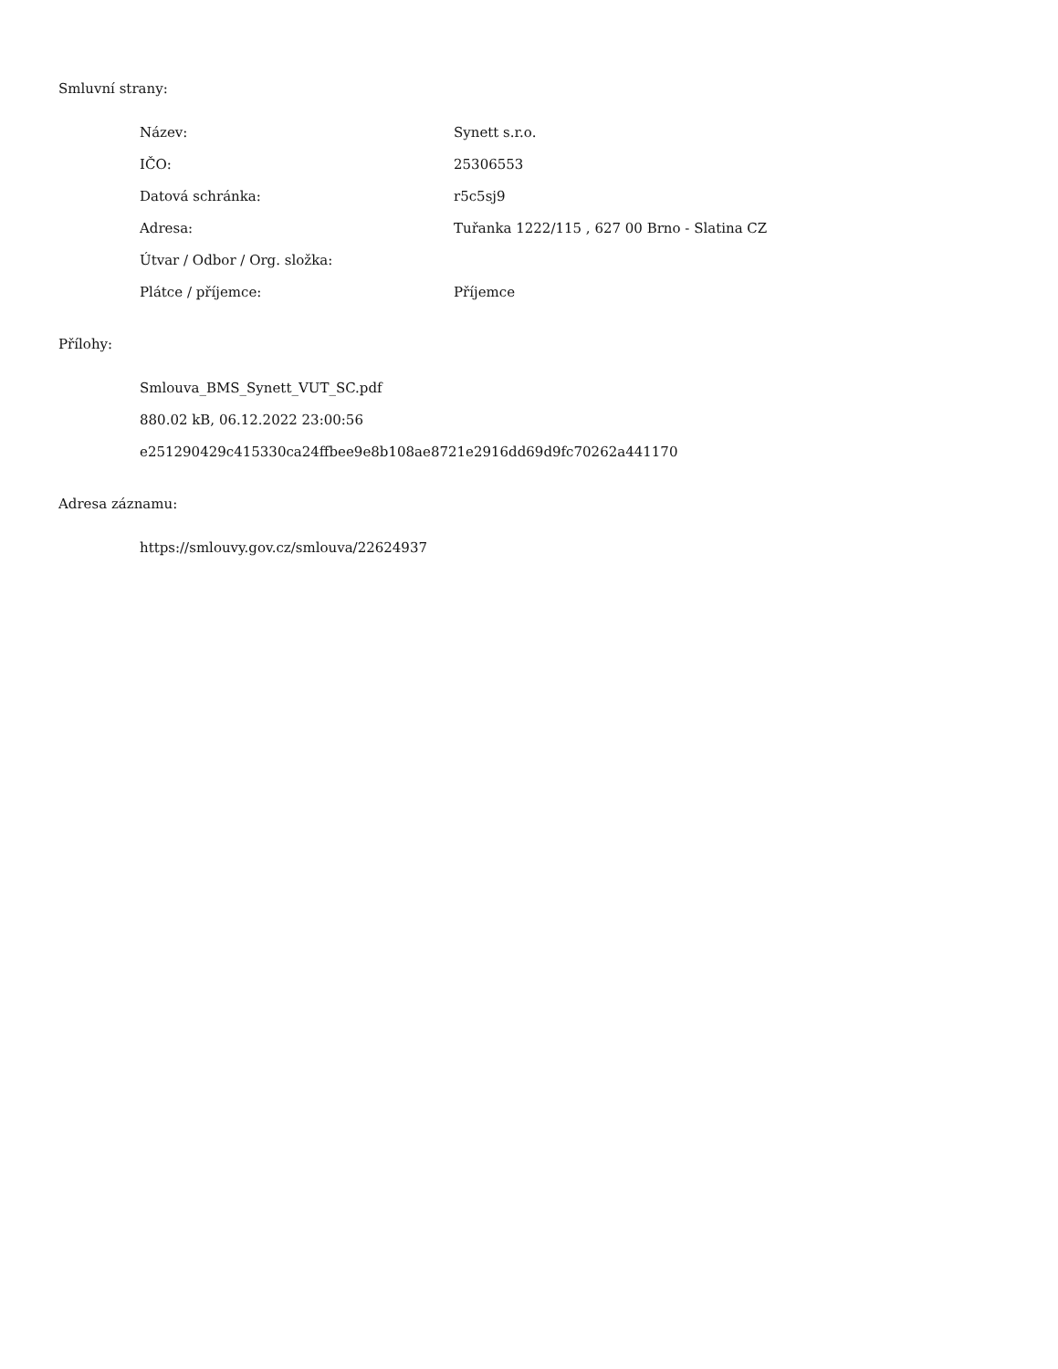Smluvní strany:
| Název: | Synett s.r.o. |
| IČO: | 25306553 |
| Datová schránka: | r5c5sj9 |
| Adresa: | Tuřanka 1222/115 , 627 00 Brno - Slatina CZ |
| Útvar / Odbor / Org. složka: | |
| Plátce / příjemce: | Příjemce |
Přílohy:
Smlouva_BMS_Synett_VUT_SC.pdf
880.02 kB, 06.12.2022 23:00:56
e251290429c415330ca24ffbee9e8b108ae8721e2916dd69d9fc70262a441170
Adresa záznamu:
https://smlouvy.gov.cz/smlouva/22624937